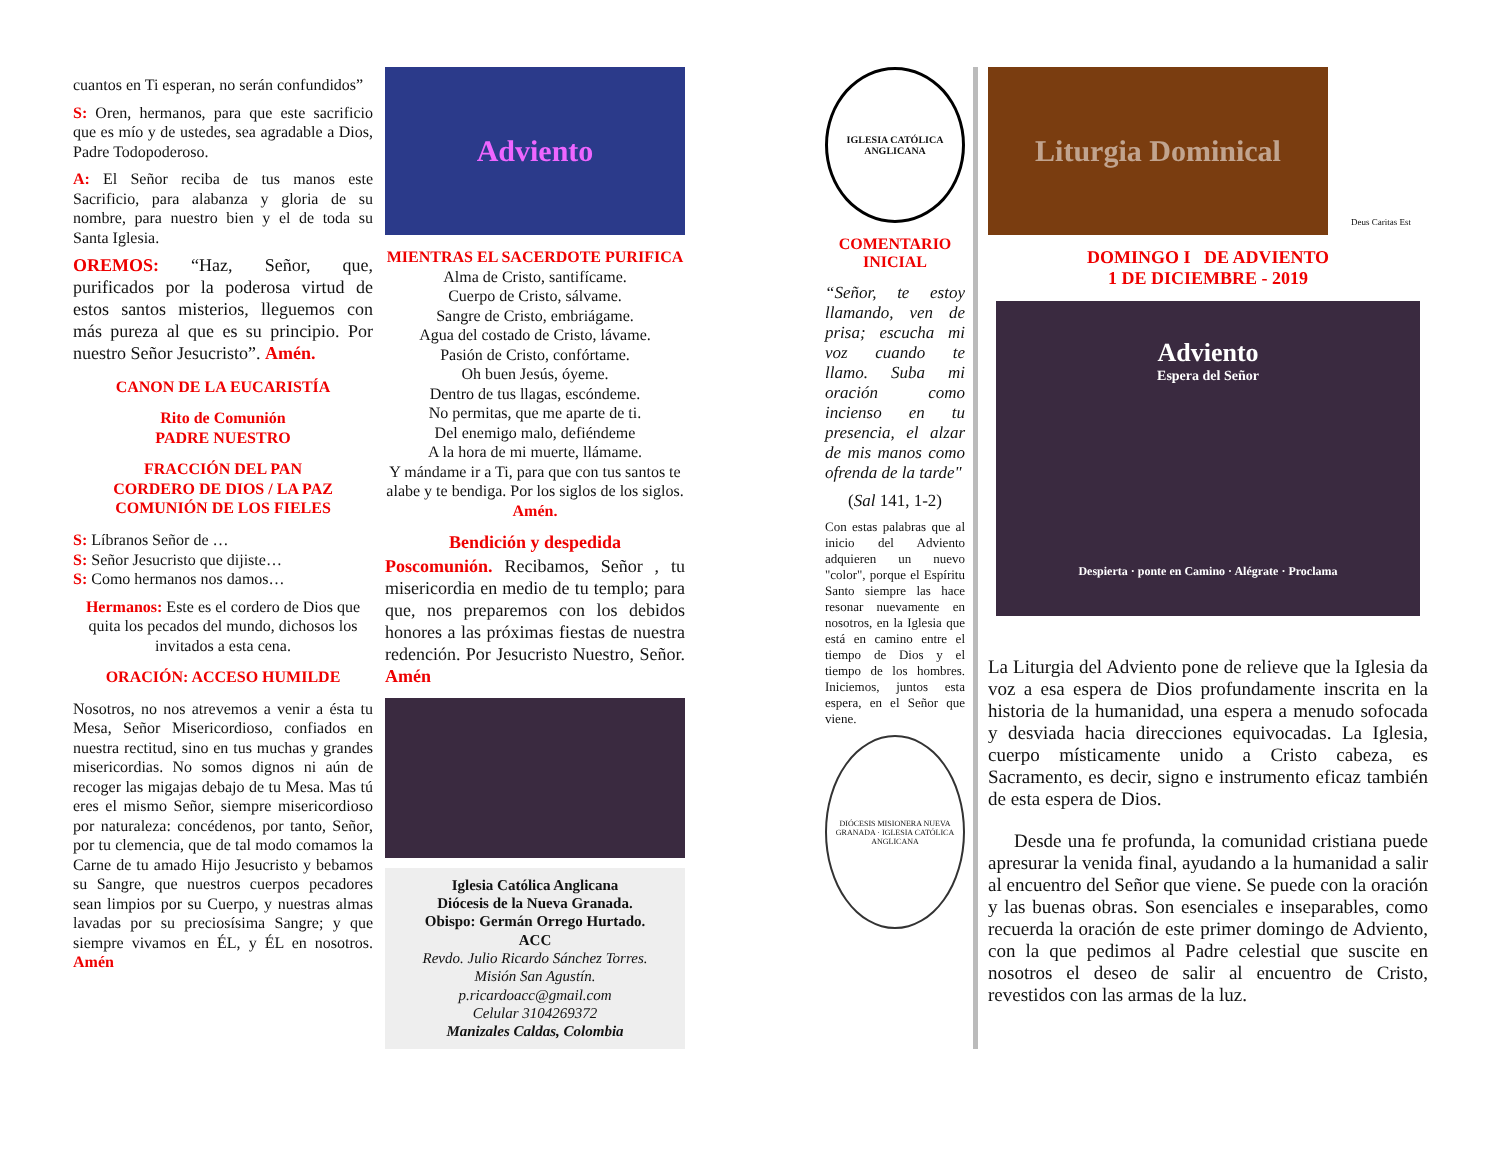cuantos en Ti esperan, no serán confundidos”
S: Oren, hermanos, para que este sacrificio que es mío y de ustedes, sea agradable a Dios, Padre Todopoderoso.
A: El Señor reciba de tus manos este Sacrificio, para alabanza y gloria de su nombre, para nuestro bien y el de toda su Santa Iglesia.
OREMOS: “Haz, Señor, que, purificados por la poderosa virtud de estos santos misterios, lleguemos con más pureza al que es su principio. Por nuestro Señor Jesucristo”. Amén.
CANON DE LA EUCARISTÍA
Rito de Comunión
PADRE NUESTRO
FRACCIÓN DEL PAN
CORDERO DE DIOS / LA PAZ
COMUNIÓN DE LOS FIELES
S: Líbranos Señor de …
S: Señor Jesucristo que dijiste…
S: Como hermanos nos damos…
Hermanos: Este es el cordero de Dios que quita los pecados del mundo, dichosos los invitados a esta cena.
ORACIÓN: ACCESO HUMILDE
Nosotros, no nos atrevemos a venir a ésta tu Mesa, Señor Misericordioso, confiados en nuestra rectitud, sino en tus muchas y grandes misericordias. No somos dignos ni aún de recoger las migajas debajo de tu Mesa. Mas tú eres el mismo Señor, siempre misericordioso por naturaleza: concédenos, por tanto, Señor, por tu clemencia, que de tal modo comamos la Carne de tu amado Hijo Jesucristo y bebamos su Sangre, que nuestros cuerpos pecadores sean limpios por su Cuerpo, y nuestras almas lavadas por su preciosísima Sangre; y que siempre vivamos en ÉL, y ÉL en nosotros. Amén
Adviento
MIENTRAS EL SACERDOTE PURIFICA
Alma de Cristo, santifícame.
Cuerpo de Cristo, sálvame.
Sangre de Cristo, embriágame.
Agua del costado de Cristo, lávame.
Pasión de Cristo, confórtame.
Oh buen Jesús, óyeme.
Dentro de tus llagas, escóndeme.
No permitas, que me aparte de ti.
Del enemigo malo, defiéndeme
A la hora de mi muerte, llámame.
Y mándame ir a Ti, para que con tus santos te alabe y te bendiga. Por los siglos de los siglos. Amén.
Bendición y despedida
Poscomunión. Recibamos, Señor , tu misericordia en medio de tu templo; para que, nos preparemos con los debidos honores a las próximas fiestas de nuestra redención. Por Jesucristo Nuestro, Señor. Amén
Iglesia Católica Anglicana
Diócesis de la Nueva Granada.
Obispo: Germán Orrego Hurtado.
ACC
Revdo. Julio Ricardo Sánchez Torres.
Misión San Agustín.
p.ricardoacc@gmail.com
Celular 3104269372
Manizales Caldas, Colombia
IGLESIA CATÓLICA ANGLICANA
COMENTARIO INICIAL
“Señor, te estoy llamando, ven de prisa; escucha mi voz cuando te llamo. Suba mi oración como incienso en tu presencia, el alzar de mis manos como ofrenda de la tarde"
(Sal 141, 1-2)
Con estas palabras que al inicio del Adviento adquieren un nuevo "color", porque el Espíritu Santo siempre las hace resonar nuevamente en nosotros, en la Iglesia que está en camino entre el tiempo de Dios y el tiempo de los hombres. Iniciemos, juntos esta espera, en el Señor que viene.
DIÓCESIS MISIONERA NUEVA GRANADA · IGLESIA CATÓLICA ANGLICANA
Liturgia Dominical
Deus Caritas Est
DOMINGO I DE ADVIENTO
1 DE DICIEMBRE - 2019
Adviento
Espera del Señor
Despierta · ponte en Camino · Alégrate · Proclama
La Liturgia del Adviento pone de relieve que la Iglesia da voz a esa espera de Dios profundamente inscrita en la historia de la humanidad, una espera a menudo sofocada y desviada hacia direcciones equivocadas. La Iglesia, cuerpo místicamente unido a Cristo cabeza, es Sacramento, es decir, signo e instrumento eficaz también de esta espera de Dios.
Desde una fe profunda, la comunidad cristiana puede apresurar la venida final, ayudando a la humanidad a salir al encuentro del Señor que viene. Se puede con la oración y las buenas obras. Son esenciales e inseparables, como recuerda la oración de este primer domingo de Adviento, con la que pedimos al Padre celestial que suscite en nosotros el deseo de salir al encuentro de Cristo, revestidos con las armas de la luz.